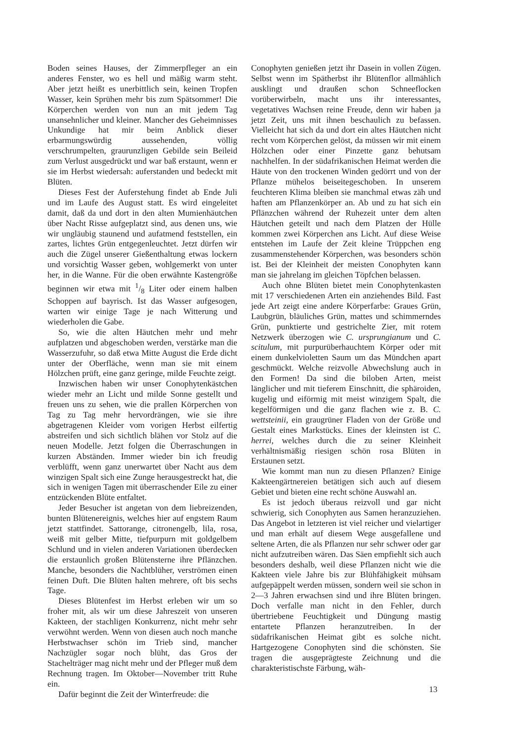Boden seines Hauses, der Zimmerpfleger an ein anderes Fenster, wo es hell und mäßig warm steht. Aber jetzt heißt es unerbittlich sein, keinen Tropfen Wasser, kein Sprühen mehr bis zum Spätsommer! Die Körperchen werden von nun an mit jedem Tag unansehnlicher und kleiner. Mancher des Geheimnisses Unkundige hat mir beim Anblick dieser erbarmungswürdig aussehenden, völlig verschrumpelten, graurunzligen Gebilde sein Beileid zum Verlust ausgedrückt und war baß erstaunt, wenn er sie im Herbst wiedersah: auferstanden und bedeckt mit Blüten.
Dieses Fest der Auferstehung findet ab Ende Juli und im Laufe des August statt. Es wird eingeleitet damit, daß da und dort in den alten Mumienhäutchen über Nacht Risse aufgeplatzt sind, aus denen uns, wie wir ungläubig staunend und aufatmend feststellen, ein zartes, lichtes Grün entgegenleuchtet. Jetzt dürfen wir auch die Zügel unserer Gießenthaltung etwas lockern und vorsichtig Wasser geben, wohlgemerkt von unter her, in die Wanne. Für die oben erwähnte Kastengröße beginnen wir etwa mit 1/8 Liter oder einem halben Schoppen auf bayrisch. Ist das Wasser aufgesogen, warten wir einige Tage je nach Witterung und wiederholen die Gabe.
So, wie die alten Häutchen mehr und mehr aufplatzen und abgeschoben werden, verstärke man die Wasserzufuhr, so daß etwa Mitte August die Erde dicht unter der Oberfläche, wenn man sie mit einem Hölzchen prüft, eine ganz geringe, milde Feuchte zeigt.
Inzwischen haben wir unser Conophytenkästchen wieder mehr an Licht und milde Sonne gestellt und freuen uns zu sehen, wie die prallen Körperchen von Tag zu Tag mehr hervordrängen, wie sie ihre abgetragenen Kleider vom vorigen Herbst eilfertig abstreifen und sich sichtlich blähen vor Stolz auf die neuen Modelle. Jetzt folgen die Überraschungen in kurzen Abständen. Immer wieder bin ich freudig verblüfft, wenn ganz unerwartet über Nacht aus dem winzigen Spalt sich eine Zunge herausgestreckt hat, die sich in wenigen Tagen mit überraschender Eile zu einer entzückenden Blüte entfaltet.
Jeder Besucher ist angetan von dem liebreizenden, bunten Blütenereignis, welches hier auf engstem Raum jetzt stattfindet. Sattorange, citronengelb, lila, rosa, weiß mit gelber Mitte, tiefpurpurn mit goldgelbem Schlund und in vielen anderen Variationen überdecken die erstaunlich großen Blütensterne ihre Pflänzchen. Manche, besonders die Nachtblüher, verströmen einen feinen Duft. Die Blüten halten mehrere, oft bis sechs Tage.
Dieses Blütenfest im Herbst erleben wir um so froher mit, als wir um diese Jahreszeit von unseren Kakteen, der stachligen Konkurrenz, nicht mehr sehr verwöhnt werden. Wenn von diesen auch noch manche Herbstwachser schön im Trieb sind, mancher Nachzügler sogar noch blüht, das Gros der Stachelträger mag nicht mehr und der Pfleger muß dem Rechnung tragen. Im Oktober—November tritt Ruhe ein.
Dafür beginnt die Zeit der Winterfreude: die
Conophyten genießen jetzt ihr Dasein in vollen Zügen. Selbst wenn im Spätherbst ihr Blütenflor allmählich ausklingt und draußen schon Schneeflocken vorüberwirbeln, macht uns ihr interessantes, vegetatives Wachsen reine Freude, denn wir haben ja jetzt Zeit, uns mit ihnen beschaulich zu befassen. Vielleicht hat sich da und dort ein altes Häutchen nicht recht vom Körperchen gelöst, da müssen wir mit einem Hölzchen oder einer Pinzette ganz behutsam nachhelfen. In der südafrikanischen Heimat werden die Häute von den trockenen Winden gedörrt und von der Pflanze mühelos beiseitegeschoben. In unserem feuchteren Klima bleiben sie manchmal etwas zäh und haften am Pflanzenkörper an. Ab und zu hat sich ein Pflänzchen während der Ruhezeit unter dem alten Häutchen geteilt und nach dem Platzen der Hülle kommen zwei Körperchen ans Licht. Auf diese Weise entstehen im Laufe der Zeit kleine Trüppchen eng zusammenstehender Körperchen, was besonders schön ist. Bei der Kleinheit der meisten Conophyten kann man sie jahrelang im gleichen Töpfchen belassen.
Auch ohne Blüten bietet mein Conophytenkasten mit 17 verschiedenen Arten ein anziehendes Bild. Fast jede Art zeigt eine andere Körperfarbe: Graues Grün, Laubgrün, bläuliches Grün, mattes und schimmerndes Grün, punktierte und gestrichelte Zier, mit rotem Netzwerk überzogen wie C. ursprungianum und C. scitulum, mit purpurüberhauchtem Körper oder mit einem dunkelvioletten Saum um das Mündchen apart geschmückt. Welche reizvolle Abwechslung auch in den Formen! Da sind die biloben Arten, meist länglicher und mit tieferem Einschnitt, die sphäroiden, kugelig und eiförmig mit meist winzigem Spalt, die kegelförmigen und die ganz flachen wie z. B. C. wettsteinii, ein graugrüner Fladen von der Größe und Gestalt eines Markstücks. Eines der kleinsten ist C. herrei, welches durch die zu seiner Kleinheit verhältnismäßig riesigen schön rosa Blüten in Erstaunen setzt.
Wie kommt man nun zu diesen Pflanzen? Einige Kakteengärtnereien betätigen sich auch auf diesem Gebiet und bieten eine recht schöne Auswahl an.
Es ist jedoch überaus reizvoll und gar nicht schwierig, sich Conophyten aus Samen heranzuziehen. Das Angebot in letzteren ist viel reicher und vielartiger und man erhält auf diesem Wege ausgefallene und seltene Arten, die als Pflanzen nur sehr schwer oder gar nicht aufzutreiben wären. Das Säen empfiehlt sich auch besonders deshalb, weil diese Pflanzen nicht wie die Kakteen viele Jahre bis zur Blühfähigkeit mühsam aufgepäppelt werden müssen, sondern weil sie schon in 2—3 Jahren erwachsen sind und ihre Blüten bringen. Doch verfalle man nicht in den Fehler, durch übertriebene Feuchtigkeit und Düngung mastig entartete Pflanzen heranzutreiben. In der südafrikanischen Heimat gibt es solche nicht. Hartgezogene Conophyten sind die schönsten. Sie tragen die ausgeprägteste Zeichnung und die charakteristischste Färbung, wäh-
13